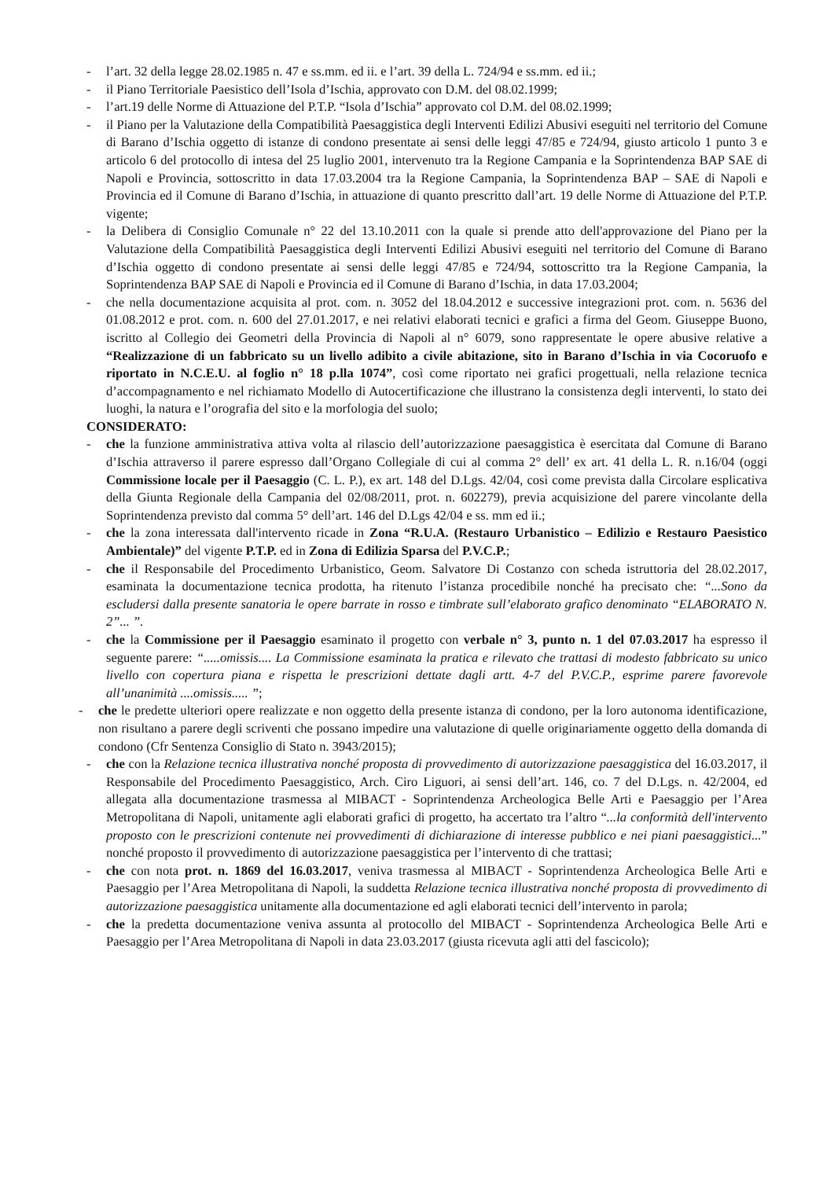- l’art. 32 della legge 28.02.1985 n. 47 e ss.mm. ed ii. e l’art. 39 della L. 724/94 e ss.mm. ed ii.;
- il Piano Territoriale Paesistico dell’Isola d’Ischia, approvato con D.M. del 08.02.1999;
- l’art.19 delle Norme di Attuazione del P.T.P. “Isola d’Ischia” approvato col D.M. del 08.02.1999;
- il Piano per la Valutazione della Compatibilità Paesaggistica degli Interventi Edilizi Abusivi eseguiti nel territorio del Comune di Barano d’Ischia oggetto di istanze di condono presentate ai sensi delle leggi 47/85 e 724/94, giusto articolo 1 punto 3 e articolo 6 del protocollo di intesa del 25 luglio 2001, intervenuto tra la Regione Campania e la Soprintendenza BAP SAE di Napoli e Provincia, sottoscritto in data 17.03.2004 tra la Regione Campania, la Soprintendenza BAP – SAE di Napoli e Provincia ed il Comune di Barano d’Ischia, in attuazione di quanto prescritto dall’art. 19 delle Norme di Attuazione del P.T.P. vigente;
- la Delibera di Consiglio Comunale n° 22 del 13.10.2011 con la quale si prende atto dell'approvazione del Piano per la Valutazione della Compatibilità Paesaggistica degli Interventi Edilizi Abusivi eseguiti nel territorio del Comune di Barano d’Ischia oggetto di condono presentate ai sensi delle leggi 47/85 e 724/94, sottoscritto tra la Regione Campania, la Soprintendenza BAP SAE di Napoli e Provincia ed il Comune di Barano d’Ischia, in data 17.03.2004;
- che nella documentazione acquisita al prot. com. n. 3052 del 18.04.2012 e successive integrazioni prot. com. n. 5636 del 01.08.2012 e prot. com. n. 600 del 27.01.2017, e nei relativi elaborati tecnici e grafici a firma del Geom. Giuseppe Buono, iscritto al Collegio dei Geometri della Provincia di Napoli al n° 6079, sono rappresentate le opere abusive relative a “Realizzazione di un fabbricato su un livello adibito a civile abitazione, sito in Barano d’Ischia in via Cocoruofo e riportato in N.C.E.U. al foglio n° 18 p.lla 1074”, così come riportato nei grafici progettuali, nella relazione tecnica d’accompagnamento e nel richiamato Modello di Autocertificazione che illustrano la consistenza degli interventi, lo stato dei luoghi, la natura e l’orografia del sito e la morfologia del suolo;
CONSIDERATO:
- che la funzione amministrativa attiva volta al rilascio dell’autorizzazione paesaggistica è esercitata dal Comune di Barano d’Ischia attraverso il parere espresso dall’Organo Collegiale di cui al comma 2° dell’ ex art. 41 della L. R. n.16/04 (oggi Commissione locale per il Paesaggio (C. L. P.), ex art. 148 del D.Lgs. 42/04, così come prevista dalla Circolare esplicativa della Giunta Regionale della Campania del 02/08/2011, prot. n. 602279), previa acquisizione del parere vincolante della Soprintendenza previsto dal comma 5° dell’art. 146 del D.Lgs 42/04 e ss. mm ed ii.;
- che la zona interessata dall'intervento ricade in Zona “R.U.A. (Restauro Urbanistico – Edilizio e Restauro Paesistico Ambientale)” del vigente P.T.P. ed in Zona di Edilizia Sparsa del P.V.C.P.;
- che il Responsabile del Procedimento Urbanistico, Geom. Salvatore Di Costanzo con scheda istruttoria del 28.02.2017, esaminata la documentazione tecnica prodotta, ha ritenuto l’istanza procedibile nonché ha precisato che: “...Sono da escludersi dalla presente sanatoria le opere barrate in rosso e timbrate sull’elaborato grafico denominato “ELABORATO N. 2”... ”.
- che la Commissione per il Paesaggio esaminato il progetto con verbale n° 3, punto n. 1 del 07.03.2017 ha espresso il seguente parere: “.....omissis.... La Commissione esaminata la pratica e rilevato che trattasi di modesto fabbricato su unico livello con copertura piana e rispetta le prescrizioni dettate dagli artt. 4-7 del P.V.C.P., esprime parere favorevole all’unanimità ....omissis..... ”;
- che le predette ulteriori opere realizzate e non oggetto della presente istanza di condono, per la loro autonoma identificazione, non risultano a parere degli scriventi che possano impedire una valutazione di quelle originariamente oggetto della domanda di condono (Cfr Sentenza Consiglio di Stato n. 3943/2015);
- che con la Relazione tecnica illustrativa nonché proposta di provvedimento di autorizzazione paesaggistica del 16.03.2017, il Responsabile del Procedimento Paesaggistico, Arch. Ciro Liguori, ai sensi dell’art. 146, co. 7 del D.Lgs. n. 42/2004, ed allegata alla documentazione trasmessa al MIBACT - Soprintendenza Archeologica Belle Arti e Paesaggio per l’Area Metropolitana di Napoli, unitamente agli elaborati grafici di progetto, ha accertato tra l’altro “...la conformità dell'intervento proposto con le prescrizioni contenute nei provvedimenti di dichiarazione di interesse pubblico e nei piani paesaggistici...” nonché proposto il provvedimento di autorizzazione paesaggistica per l’intervento di che trattasi;
- che con nota prot. n. 1869 del 16.03.2017, veniva trasmessa al MIBACT - Soprintendenza Archeologica Belle Arti e Paesaggio per l’Area Metropolitana di Napoli, la suddetta Relazione tecnica illustrativa nonché proposta di provvedimento di autorizzazione paesaggistica unitamente alla documentazione ed agli elaborati tecnici dell’intervento in parola;
- che la predetta documentazione veniva assunta al protocollo del MIBACT - Soprintendenza Archeologica Belle Arti e Paesaggio per l’Area Metropolitana di Napoli in data 23.03.2017 (giusta ricevuta agli atti del fascicolo);